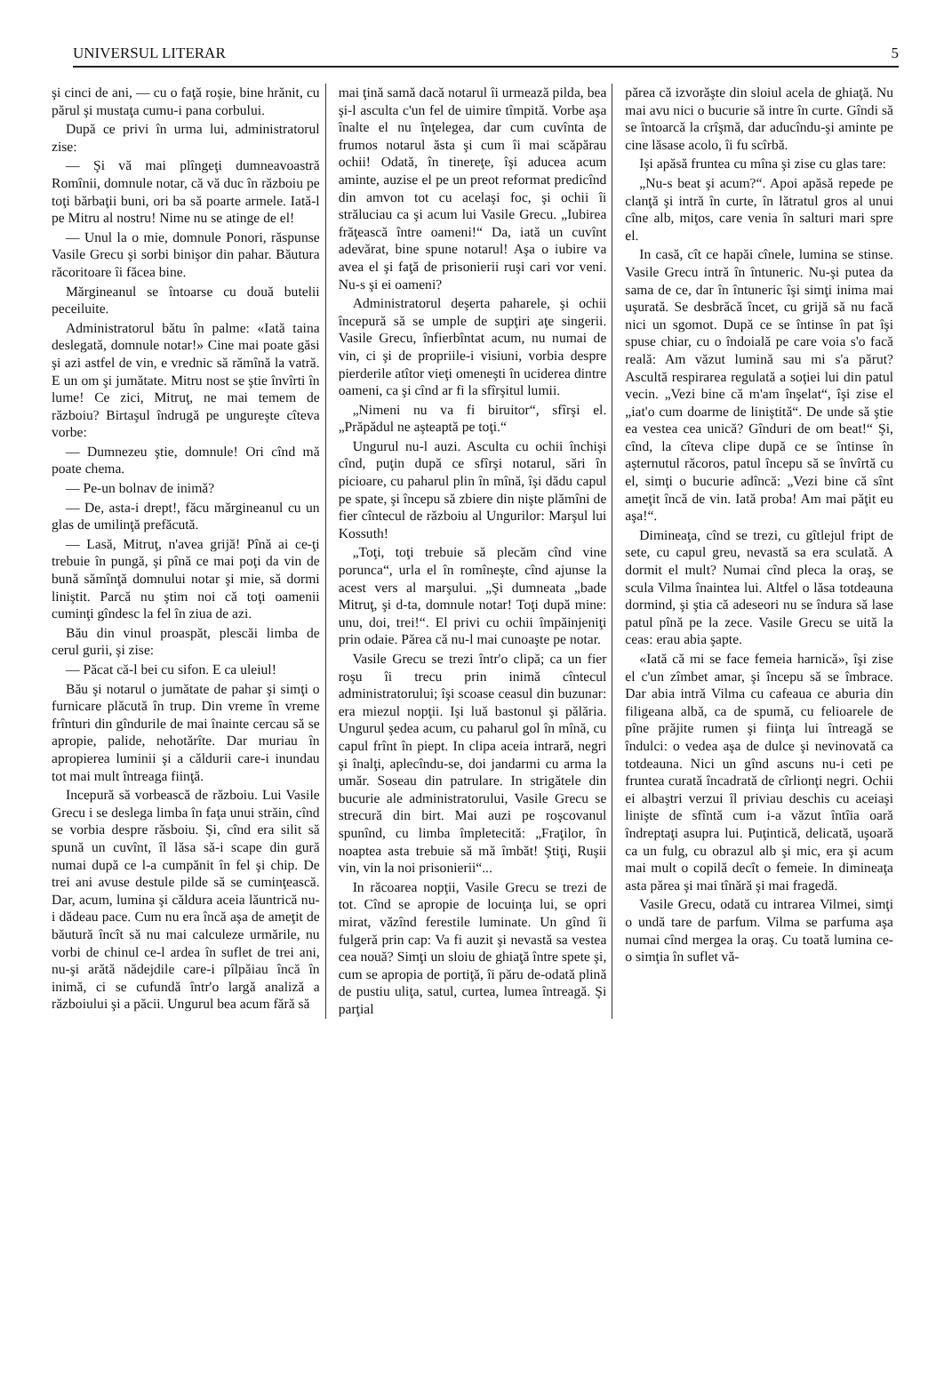UNIVERSUL LITERAR 5
şi cinci de ani, — cu o faţă roşie, bine hrănit, cu părul şi mustaţa cumu-i pana corbului.
După ce privi în urma lui, administratorul zise:
— Şi vă mai plîngeţi dumneavoastră Romînii, domnule notar, că vă duc în războiu pe toţi bărbaţii buni, ori ba să poarte armele. Iată-l pe Mitru al nostru! Nime nu se atinge de el!
— Unul la o mie, domnule Ponori, răspunse Vasile Grecu şi sorbi binişor din pahar. Băutura răcoritoare îi făcea bine.
Mărgineanul se întoarse cu două butelii peceiluite.
Administratorul bătu în palme: «Iată taina deslegată, domnule notar!» Cine mai poate găsi şi azi astfel de vin, e vrednic să rămînă la vatră. E un om şi jumătate. Mitru nost se ştie învîrti în lume! Ce zici, Mitruţ, ne mai temem de războiu? Birtaşul îndrugă pe ungureşte cîteva vorbe:
— Dumnezeu ştie, domnule! Ori cînd mă poate chema.
— Pe-un bolnav de inimă?
— De, asta-i drept!, făcu mărgineanul cu un glas de umilinţă prefăcută.
— Lasă, Mitruţ, n'avea grijă! Pînă ai ce-ţi trebuie în pungă, şi pînă ce mai poţi da vin de bună sămînţă domnului notar şi mie, să dormi liniştit. Parcă nu ştim noi că toţi oamenii cuminţi gîndesc la fel în ziua de azi.
Bău din vinul proaspăt, plescăi limba de cerul gurii, şi zise:
— Păcat că-l bei cu sifon. E ca uleiul!
Bău şi notarul o jumătate de pahar şi simţi o furnicare plăcută în trup. Din vreme în vreme frînturi din gîndurile de mai înainte cercau să se apropie, palide, nehotărîte. Dar muriau în apropierea luminii şi a căldurii care-i inundau tot mai mult întreaga fiinţă.
Incepură să vorbească de războiu. Lui Vasile Grecu i se deslega limba în faţa unui străin, cînd se vorbia despre răsboiu. Şi, cînd era silit să spună un cuvînt, îl lăsa să-i scape din gură numai după ce l-a cumpănit în fel şi chip. De trei ani avuse destule pilde să se cuminţească. Dar, acum, lumina şi căldura aceia lăuntrică nu-i dădeau pace. Cum nu era încă aşa de ameţit de băutură încît să nu mai calculeze urmările, nu vorbi de chinul ce-l ardea în suflet de trei ani, nu-şi arătă nădejdile care-i pîlpăiau încă în inimă, ci se cufundă într'o largă analiză a războiului şi a păcii. Ungurul bea acum fără să
mai ţină samă dacă notarul îi urmează pilda, bea şi-l asculta c'un fel de uimire tîmpită. Vorbe aşa înalte el nu înţelegea, dar cum cuvînta de frumos notarul ăsta şi cum îi mai scăpărau ochii! Odată, în tinereţe, îşi aducea acum aminte, auzise el pe un preot reformat predicînd din amvon tot cu acelaşi foc, şi ochii îi străluciau ca şi acum lui Vasile Grecu. „Iubirea frăţească între oameni!“ Da, iată un cuvînt adevărat, bine spune notarul! Aşa o iubire va avea el şi faţă de prisonierii ruşi cari vor veni. Nu-s şi ei oameni?
Administratorul deşerta paharele, şi ochii începură să se umple de supţiri aţe singerii. Vasile Grecu, înfierbîntat acum, nu numai de vin, ci şi de propriile-i visiuni, vorbia despre pierderile atîtor vieţi omeneşti în uciderea dintre oameni, ca şi cînd ar fi la sfîrşitul lumii.
„Nimeni nu va fi biruitor“, sfîrşi el. „Prăpădul ne aşteaptă pe toţi.“
Ungurul nu-l auzi. Asculta cu ochii închişi cînd, puţin după ce sfîrşi notarul, sări în picioare, cu paharul plin în mînă, îşi dădu capul pe spate, şi începu să zbiere din nişte plămîni de fier cîntecul de războiu al Ungurilor: Marşul lui Kossuth!
„Toţi, toţi trebuie să plecăm cînd vine porunca“, urla el în romîneşte, cînd ajunse la acest vers al marşului. „Şi dumneata „bade Mitruţ, şi d-ta, domnule notar! Toţi după mine: unu, doi, trei!“. El privi cu ochii împăinjeniţi prin odaie. Părea că nu-l mai cunoaşte pe notar.
Vasile Grecu se trezi într'o clipă; ca un fier roşu îi trecu prin inimă cîntecul administratorului; îşi scoase ceasul din buzunar: era miezul nopţii. Işi luă bastonul şi pălăria. Ungurul şedea acum, cu paharul gol în mînă, cu capul frînt în piept. In clipa aceia intrară, negri şi înalţi, aplecîndu-se, doi jandarmi cu arma la umăr. Soseau din patrulare. In strigătele din bucurie ale administratorului, Vasile Grecu se strecură din birt. Mai auzi pe roşcovanul spunînd, cu limba împletecită: „Fraţilor, în noaptea asta trebuie să mă îmbăt! Ştiţi, Ruşii vin, vin la noi prisonierii“...
In răcoarea nopţii, Vasile Grecu se trezi de tot. Cînd se apropie de locuinţa lui, se opri mirat, văzînd ferestile luminate. Un gînd îi fulgeră prin cap: Va fi auzit şi nevastă sa vestea cea nouă? Simţi un sloiu de ghiaţă între spete şi, cum se apropia de portiţă, îi păru de-odată plină de pustiu uliţa, satul, curtea, lumea întreagă. Şi parţial
părea că izvorăşte din sloiul acela de ghiaţă. Nu mai avu nici o bucurie să intre în curte. Gîndi să se întoarcă la crîşmă, dar aducîndu-şi aminte pe cine lăsase acolo, îi fu scîrbă.
Işi apăsă fruntea cu mîna şi zise cu glas tare:
„Nu-s beat şi acum?“. Apoi apăsă repede pe clanţă şi intră în curte, în lătratul gros al unui cîne alb, miţos, care venia în salturi mari spre el.
In casă, cît ce hapăi cînele, lumina se stinse. Vasile Grecu intră în întuneric. Nu-şi putea da sama de ce, dar în întuneric îşi simţi inima mai uşurată. Se desbrăcă încet, cu grijă să nu facă nici un sgomot. După ce se întinse în pat îşi spuse chiar, cu o îndoială pe care voia s'o facă reală: Am văzut lumină sau mi s'a părut? Ascultă respirarea regulată a soţiei lui din patul vecin. „Vezi bine că m'am înşelat“, îşi zise el „iat'o cum doarme de liniştită“. De unde să ştie ea vestea cea unică? Gînduri de om beat!“ Şi, cînd, la cîteva clipe după ce se întinse în aşternutul răcoros, patul începu să se învîrtă cu el, simţi o bucurie adîncă: „Vezi bine că sînt ameţit încă de vin. Iată proba! Am mai păţit eu aşa!“.
Dimineaţa, cînd se trezi, cu gîtlejul fript de sete, cu capul greu, nevastă sa era sculată. A dormit el mult? Numai cînd pleca la oraş, se scula Vilma înaintea lui. Altfel o lăsa totdeauna dormind, şi ştia că adeseori nu se îndura să lase patul pînă pe la zece. Vasile Grecu se uită la ceas: erau abia şapte.
«Iată că mi se face femeia harnică», îşi zise el c'un zîmbet amar, şi începu să se îmbrace. Dar abia intră Vilma cu cafeaua ce aburia din filigeana albă, ca de spumă, cu felioarele de pîne prăjite rumen şi fiinţa lui întreagă se îndulci: o vedea aşa de dulce şi nevinovată ca totdeauna. Nici un gînd ascuns nu-i ceti pe fruntea curată încadrată de cîrlionţi negri. Ochii ei albaştri verzui îl priviau deschis cu aceiaşi linişte de sfîntă cum i-a văzut întîia oară îndreptaţi asupra lui. Puţintică, delicată, uşoară ca un fulg, cu obrazul alb şi mic, era şi acum mai mult o copilă decît o femeie. In dimineaţa asta părea şi mai tînără şi mai fragedă.
Vasile Grecu, odată cu intrarea Vilmei, simţi o undă tare de parfum. Vilma se parfuma aşa numai cînd mergea la oraş. Cu toată lumina ce-o simţia în suflet vă-